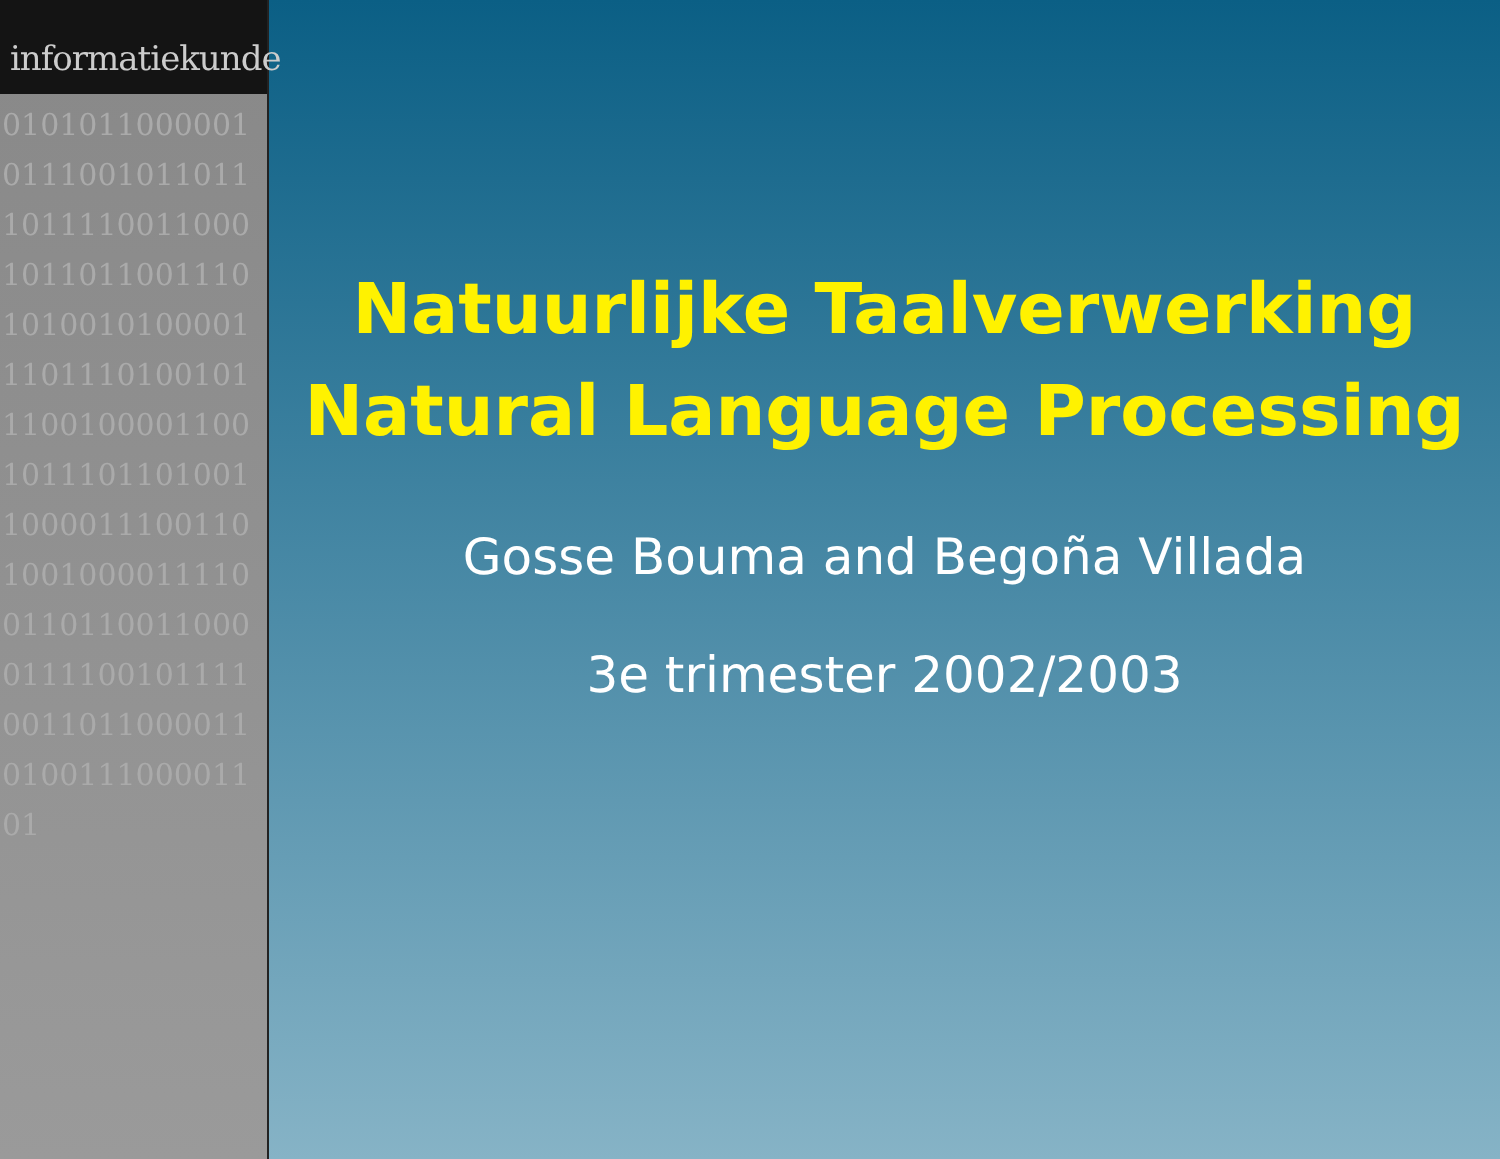informatiekunde
0101011000001011100101101110111100110001011011001110101001010000111011101001011100100001100101110110100110000111001101001000011110011011001100001111001011110011011000011010011100001101
Natuurlijke Taalverwerking
Natural Language Processing
Gosse Bouma and Begoña Villada
3e trimester 2002/2003